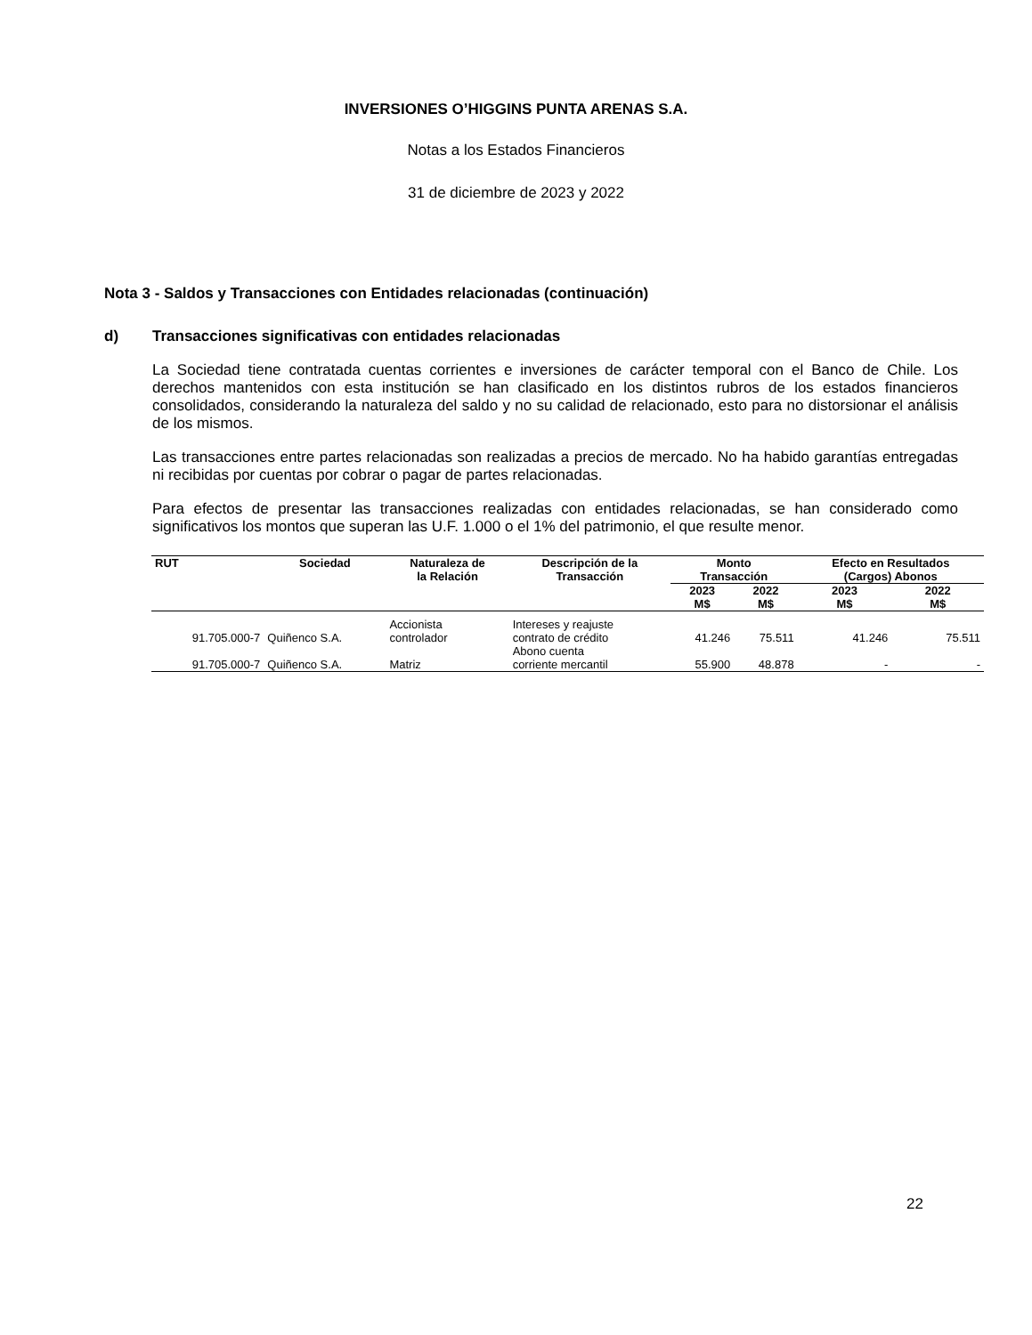INVERSIONES O’HIGGINS PUNTA ARENAS S.A.
Notas a los Estados Financieros
31 de diciembre de 2023 y 2022
Nota 3 - Saldos y Transacciones con Entidades relacionadas (continuación)
d) Transacciones significativas con entidades relacionadas
La Sociedad tiene contratada cuentas corrientes e inversiones de carácter temporal con el Banco de Chile. Los derechos mantenidos con esta institución se han clasificado en los distintos rubros de los estados financieros consolidados, considerando la naturaleza del saldo y no su calidad de relacionado, esto para no distorsionar el análisis de los mismos.
Las transacciones entre partes relacionadas son realizadas a precios de mercado. No ha habido garantías entregadas ni recibidas por cuentas por cobrar o pagar de partes relacionadas.
Para efectos de presentar las transacciones realizadas con entidades relacionadas, se han considerado como significativos los montos que superan las U.F. 1.000 o el 1% del patrimonio, el que resulte menor.
| RUT | Sociedad | Naturaleza de la Relación | Descripción de la Transacción | Monto Transacción | | Efecto en Resultados (Cargos) Abonos | |
| --- | --- | --- | --- | --- | --- | --- | --- |
| | | | | 2023 M$ | 2022 M$ | 2023 M$ | 2022 M$ |
| 91.705.000-7 | Quiñenco S.A. | Accionista controlador | Intereses y reajuste contrato de crédito | 41.246 | 75.511 | 41.246 | 75.511 |
| 91.705.000-7 | Quiñenco S.A. | Matriz | Abono cuenta corriente mercantil | 55.900 | 48.878 | - | - |
22